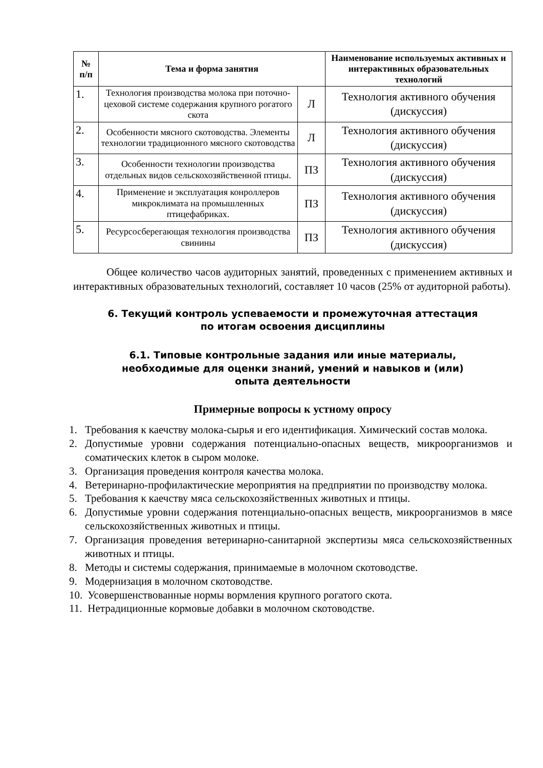| № п/п | Тема и форма занятия | | Наименование используемых активных и интерактивных образовательных технологий |
| --- | --- | --- | --- |
| 1. | Технология производства молока при поточно-цеховой системе содержания крупного рогатого скота | Л | Технология активного обучения (дискуссия) |
| 2. | Особенности мясного скотоводства. Элементы технологии традиционного мясного скотоводства | Л | Технология активного обучения (дискуссия) |
| 3. | Особенности технологии производства отдельных видов сельскохозяйственной птицы. | ПЗ | Технология активного обучения (дискуссия) |
| 4. | Применение и эксплуатация конроллеров микроклимата на промышленных птицефабриках. | ПЗ | Технология активного обучения (дискуссия) |
| 5. | Ресурсосберегающая технология производства свинины | ПЗ | Технология активного обучения (дискуссия) |
Общее количество часов аудиторных занятий, проведенных с применением активных и интерактивных образовательных технологий, составляет 10 часов (25% от аудиторной работы).
6. Текущий контроль успеваемости и промежуточная аттестация
по итогам освоения дисциплины
6.1. Типовые контрольные задания или иные материалы,
необходимые для оценки знаний, умений и навыков и (или)
опыта деятельности
Примерные вопросы к устному опросу
1. Требования к каечству молока-сырья и его идентификация. Химический состав молока.
2. Допустимые уровни содержания потенциально-опасных веществ, микроорганизмов и соматических клеток в сыром молоке.
3. Организация проведения контроля качества молока.
4. Ветеринарно-профилактические мероприятия на предприятии по производству молока.
5. Требования к каечству мяса сельскохозяйственных животных и птицы.
6. Допустимые уровни содержания потенциально-опасных веществ, микроорганизмов в мясе сельскохозяйственных животных и птицы.
7. Организация проведения ветеринарно-санитарной экспертизы мяса сельскохозяйственных животных и птицы.
8. Методы и системы содержания, принимаемые в молочном скотоводстве.
9. Модернизация в молочном скотоводстве.
10. Усовершенствованные нормы вормления крупного рогатого скота.
11. Нетрадиционные кормовые добавки в молочном скотоводстве.